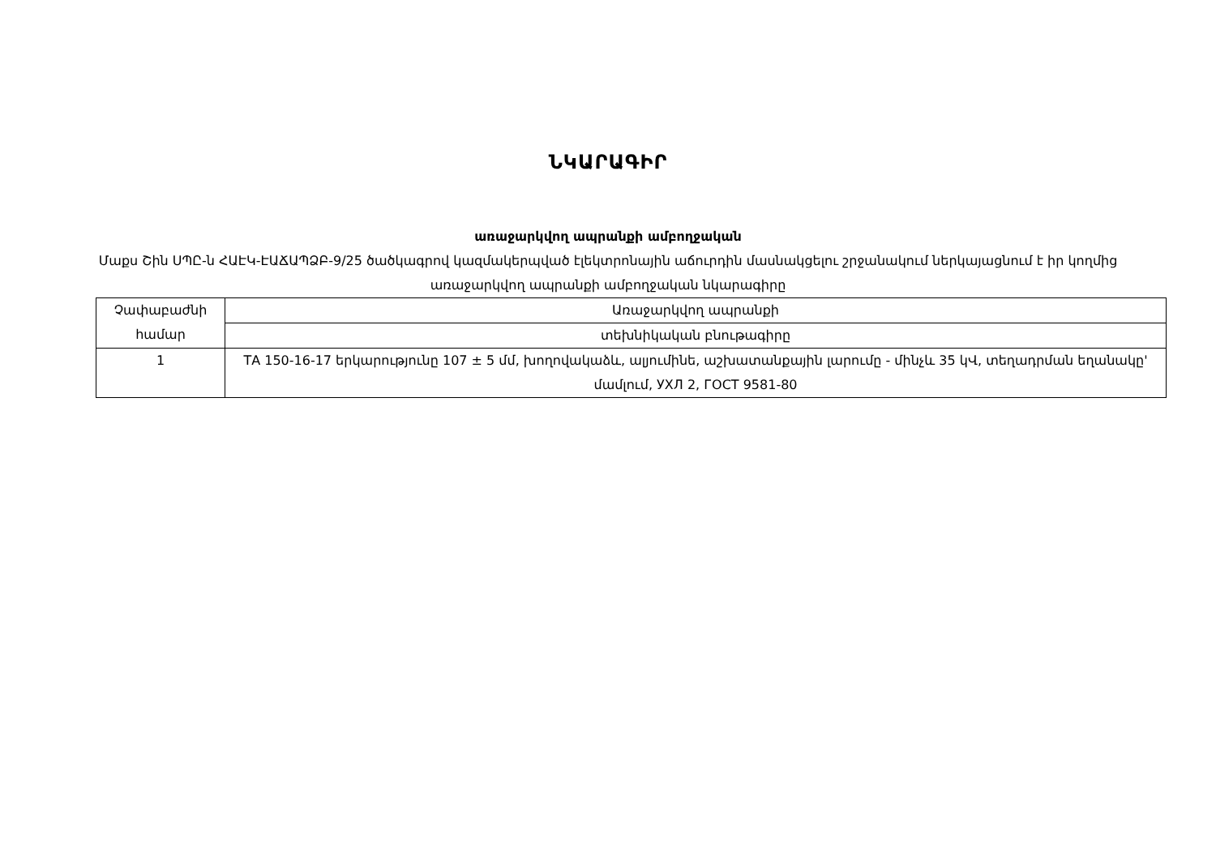ՆԿԱՐԱԳԻՐ
առաջարկվող ապրանքի ամբողջական
Մաքս Շին ՍՊԸ-ն ՀԱԷԿ-ԷԱՃԱՊՁԲ-9/25 ծածկագրով կազմակերպված էլեկտրոնային աճուրդին մասնակցելու շրջանակում ներկայացնում է իր կողմից առաջարկվող ապրանքի ամբողջական նկարագիրը
| Չափաբաժնի համար | Առաջարկվող ապրանքի |
| --- | --- |
| | տեխնիկական բնութագիրը |
| 1 | ТА 150-16-17 երկարությունը 107 ± 5 մմ, խողովակաձև, ալյումինե, աշխատանքային լարումը - մինչև 35 կՎ, տեղադրման եղանակը' մամլում, УХЛ 2, ГОСТ 9581-80 |